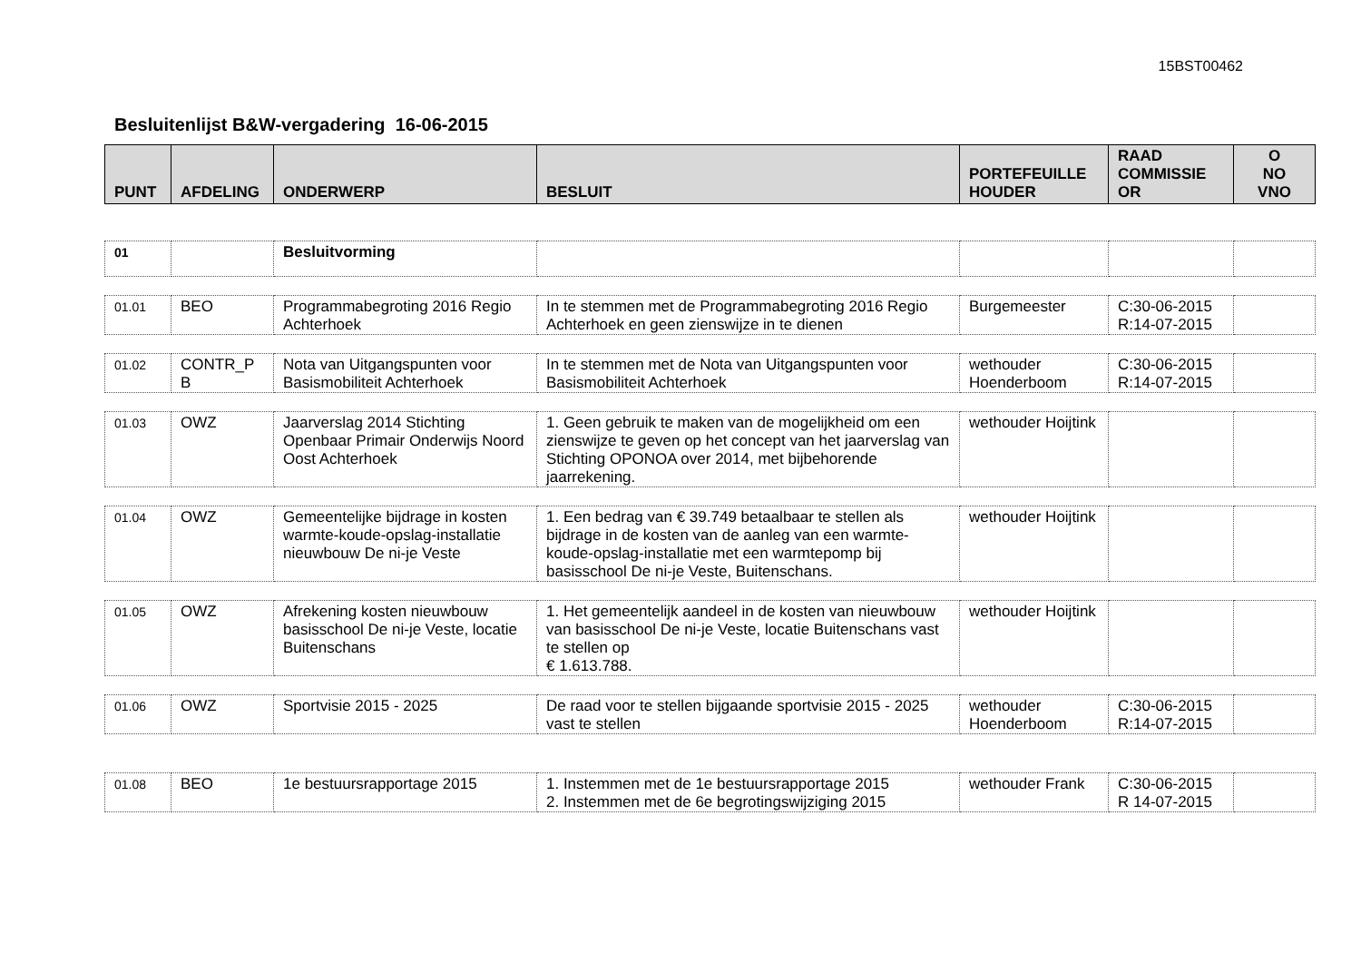15BST00462
Besluitenlijst B&W-vergadering 16-06-2015
| PUNT | AFDELING | ONDERWERP | BESLUIT | PORTEFEUILLE HOUDER | RAAD COMMISSIE OR | O NO VNO |
| --- | --- | --- | --- | --- | --- | --- |
| 01 | | Besluitvorming | | | | |
| 01.01 | BEO | Programmabegroting 2016 Regio Achterhoek | In te stemmen met de Programmabegroting 2016 Regio Achterhoek en geen zienswijze in te dienen | Burgemeester | C:30-06-2015 R:14-07-2015 | |
| 01.02 | CONTR_P B | Nota van Uitgangspunten voor Basismobiliteit Achterhoek | In te stemmen met de Nota van Uitgangspunten voor Basismobiliteit Achterhoek | wethouder Hoenderboom | C:30-06-2015 R:14-07-2015 | |
| 01.03 | OWZ | Jaarverslag 2014 Stichting Openbaar Primair Onderwijs Noord Oost Achterhoek | 1. Geen gebruik te maken van de mogelijkheid om een zienswijze te geven op het concept van het jaarverslag van Stichting OPONOA over 2014, met bijbehorende jaarrekening. | wethouder Hoijtink | | |
| 01.04 | OWZ | Gemeentelijke bijdrage in kosten warmte-koude-opslag-installatie nieuwbouw De ni-je Veste | 1. Een bedrag van € 39.749 betaalbaar te stellen als bijdrage in de kosten van de aanleg van een warmte-koude-opslag-installatie met een warmtepomp bij basisschool De ni-je Veste, Buitenschans. | wethouder Hoijtink | | |
| 01.05 | OWZ | Afrekening kosten nieuwbouw basisschool De ni-je Veste, locatie Buitenschans | 1. Het gemeentelijk aandeel in de kosten van nieuwbouw van basisschool De ni-je Veste, locatie Buitenschans vast te stellen op € 1.613.788. | wethouder Hoijtink | | |
| 01.06 | OWZ | Sportvisie 2015 - 2025 | De raad voor te stellen bijgaande sportvisie 2015 - 2025 vast te stellen | wethouder Hoenderboom | C:30-06-2015 R:14-07-2015 | |
| 01.08 | BEO | 1e bestuursrapportage 2015 | 1. Instemmen met de 1e bestuursrapportage 2015 2. Instemmen met de 6e begrotingswijziging 2015 | wethouder Frank | C:30-06-2015 R 14-07-2015 | |